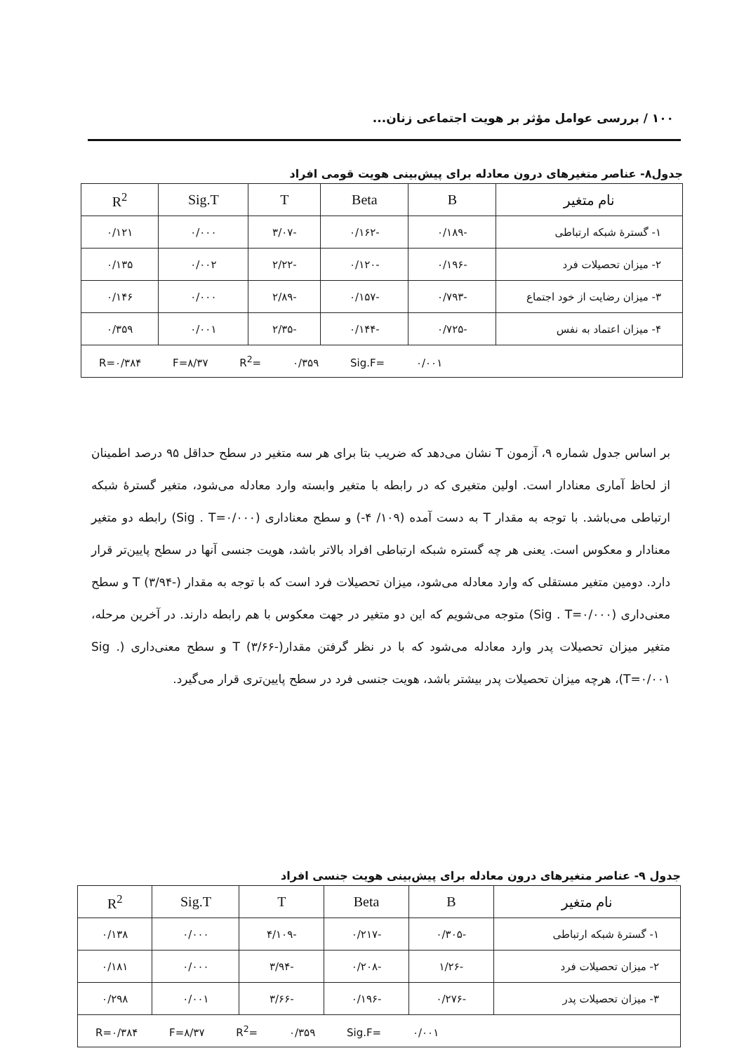۱۰۰ / بررسی عوامل مؤثر بر هویت اجتماعی زنان...
جدول۸- عناصر متغیرهای درون معادله برای پیش‌بینی هویت قومی افراد
| نام متغیر | B | Beta | T | Sig.T | R<sup>2</sup> |
| --- | --- | --- | --- | --- | --- |
| ۱- گسترهٔ شبکه ارتباطی | -۰/۱۸۹ | -۰/۱۶۲ | -۳/۰۷ | ۰/۰۰۰ | ۰/۱۲۱ |
| ۲- میزان تحصیلات فرد | -۰/۱۹۶ | -۰/۱۲۰ | -۲/۲۲ | ۰/۰۰۲ | ۰/۱۳۵ |
| ۳- میزان رضایت از خود اجتماع | -۰/۷۹۳ | -۰/۱۵۷ | -۲/۸۹ | ۰/۰۰۰ | ۰/۱۴۶ |
| ۴- میزان اعتماد به نفس | -۰/۷۲۵ | -۰/۱۴۴ | -۲/۳۵ | ۰/۰۰۱ | ۰/۳۵۹ |
| R=۰/۳۸۴ F=۸/۳۷ R<sup>2</sup>= ۰/۳۵۹ Sig.F= ۰/۰۰۱ | | | | | |
بر اساس جدول شماره ۹، آزمون T نشان می‌دهد که ضریب بتا برای هر سه متغیر در سطح حداقل ۹۵ درصد اطمینان از لحاظ آماری معنادار است. اولین متغیری که در رابطه با متغیر وابسته وارد معادله می‌شود، متغیر گسترهٔ شبکه ارتباطی می‌باشد. با توجه به مقدار T به دست آمده (۱۰۹/ ۴-) و سطح معناداری (Sig . T=۰/۰۰۰) رابطه دو متغیر معنادار و معکوس است. یعنی هر چه گستره شبکه ارتباطی افراد بالاتر باشد، هویت جنسی آنها در سطح پایین‌تر قرار دارد. دومین متغیر مستقلی که وارد معادله می‌شود، میزان تحصیلات فرد است که با توجه به مقدار T (۳/۹۴-) و سطح معنی‌داری (Sig . T=۰/۰۰۰) متوجه می‌شویم که این دو متغیر در جهت معکوس با هم رابطه دارند. در آخرین مرحله، متغیر میزان تحصیلات پدر وارد معادله می‌شود که با در نظر گرفتن مقدارT (۳/۶۶-) و سطح معنی‌داری (Sig . T=۰/۰۰۱)، هرچه میزان تحصیلات پدر بیشتر باشد، هویت جنسی فرد در سطح پایین‌تری قرار می‌گیرد.
جدول ۹- عناصر متغیرهای درون معادله برای پیش‌بینی هویت جنسی افراد
| نام متغیر | B | Beta | T | Sig.T | R<sup>2</sup> |
| --- | --- | --- | --- | --- | --- |
| ۱- گسترهٔ شبکه ارتباطی | -۰/۳۰۵ | -۰/۲۱۷ | -۴/۱۰۹ | ۰/۰۰۰ | ۰/۱۳۸ |
| ۲- میزان تحصیلات فرد | -۱/۲۶ | -۰/۲۰۸ | -۳/۹۴ | ۰/۰۰۰ | ۰/۱۸۱ |
| ۳- میزان تحصیلات پدر | -۰/۲۷۶ | -۰/۱۹۶ | -۳/۶۶ | ۰/۰۰۱ | ۰/۲۹۸ |
| R=۰/۳۸۴ F=۸/۳۷ R<sup>2</sup>= ۰/۳۵۹ Sig.F= ۰/۰۰۱ | | | | | |